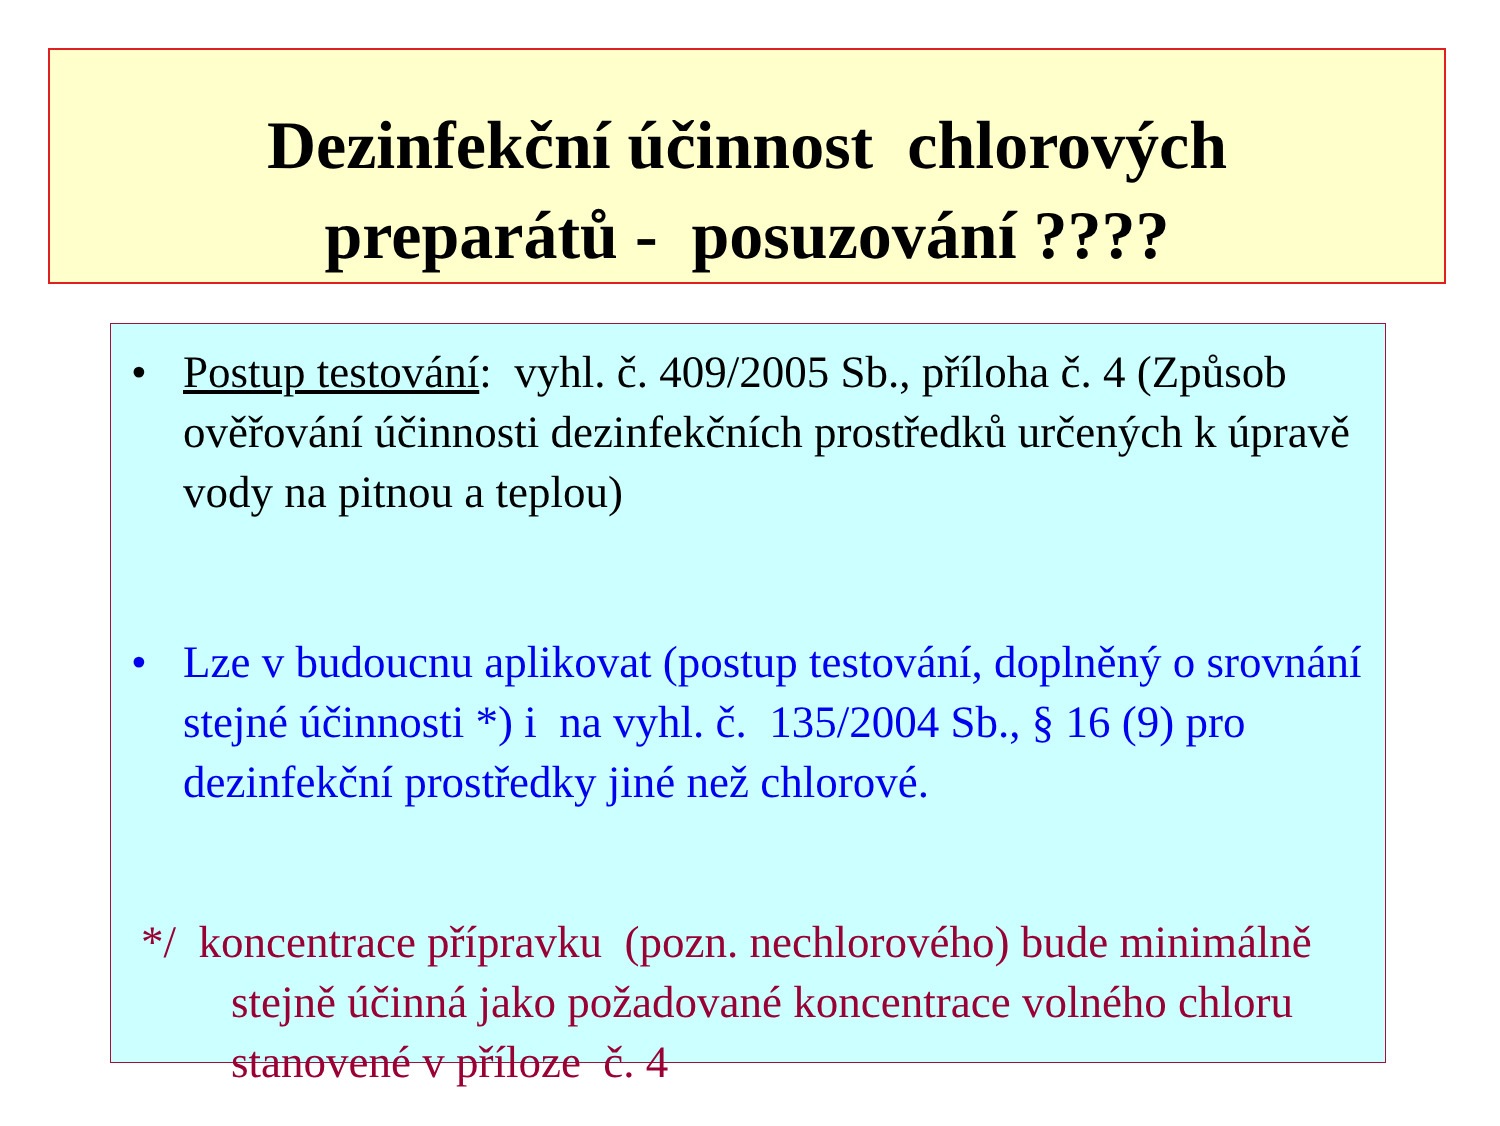Dezinfekční účinnost chlorových
preparátů - posuzování ????
• Postup testování: vyhl. č. 409/2005 Sb., příloha č. 4 (Způsob ověřování účinnosti dezinfekčních prostředků určených k úpravě vody na pitnou a teplou)
• Lze v budoucnu aplikovat (postup testování, doplněný o srovnání stejné účinnosti *) i na vyhl. č. 135/2004 Sb., § 16 (9) pro dezinfekční prostředky jiné než chlorové.
*/ koncentrace přípravku (pozn. nechlorového) bude minimálně stejně účinná jako požadované koncentrace volného chloru stanovené v příloze č. 4